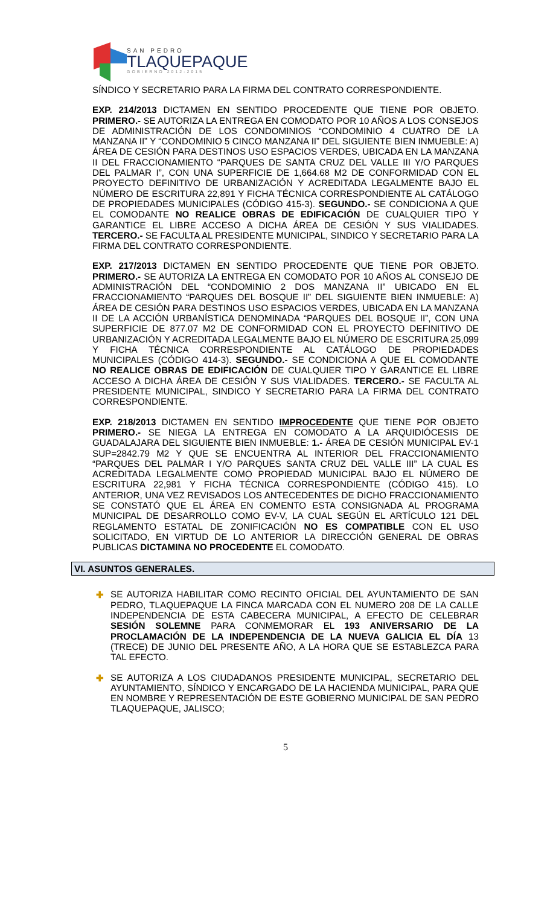SAN PEDRO
TLAQUEPAQUE
GOBIERNO 2012-2015
SÍNDICO Y SECRETARIO PARA LA FIRMA DEL CONTRATO CORRESPONDIENTE.
EXP. 214/2013 DICTAMEN EN SENTIDO PROCEDENTE QUE TIENE POR OBJETO. PRIMERO.- SE AUTORIZA LA ENTREGA EN COMODATO POR 10 AÑOS A LOS CONSEJOS DE ADMINISTRACIÓN DE LOS CONDOMINIOS “CONDOMINIO 4 CUATRO DE LA MANZANA II” Y “CONDOMINIO 5 CINCO MANZANA II” DEL SIGUIENTE BIEN INMUEBLE: A) ÁREA DE CESIÓN PARA DESTINOS USO ESPACIOS VERDES, UBICADA EN LA MANZANA II DEL FRACCIONAMIENTO “PARQUES DE SANTA CRUZ DEL VALLE III Y/O PARQUES DEL PALMAR I”, CON UNA SUPERFICIE DE 1,664.68 M2 DE CONFORMIDAD CON EL PROYECTO DEFINITIVO DE URBANIZACIÓN Y ACREDITADA LEGALMENTE BAJO EL NÚMERO DE ESCRITURA 22,891 Y FICHA TÉCNICA CORRESPONDIENTE AL CATÁLOGO DE PROPIEDADES MUNICIPALES (CÓDIGO 415-3). SEGUNDO.- SE CONDICIONA A QUE EL COMODANTE NO REALICE OBRAS DE EDIFICACIÓN DE CUALQUIER TIPO Y GARANTICE EL LIBRE ACCESO A DICHA ÁREA DE CESIÓN Y SUS VIALIDADES. TERCERO.- SE FACULTA AL PRESIDENTE MUNICIPAL, SINDICO Y SECRETARIO PARA LA FIRMA DEL CONTRATO CORRESPONDIENTE.
EXP. 217/2013 DICTAMEN EN SENTIDO PROCEDENTE QUE TIENE POR OBJETO. PRIMERO.- SE AUTORIZA LA ENTREGA EN COMODATO POR 10 AÑOS AL CONSEJO DE ADMINISTRACIÓN DEL “CONDOMINIO 2 DOS MANZANA II” UBICADO EN EL FRACCIONAMIENTO “PARQUES DEL BOSQUE II” DEL SIGUIENTE BIEN INMUEBLE: A) ÁREA DE CESIÓN PARA DESTINOS USO ESPACIOS VERDES, UBICADA EN LA MANZANA II DE LA ACCIÓN URBANÍSTICA DENOMINADA “PARQUES DEL BOSQUE II”, CON UNA SUPERFICIE DE 877.07 M2 DE CONFORMIDAD CON EL PROYECTO DEFINITIVO DE URBANIZACIÓN Y ACREDITADA LEGALMENTE BAJO EL NÚMERO DE ESCRITURA 25,099 Y FICHA TÉCNICA CORRESPONDIENTE AL CATÁLOGO DE PROPIEDADES MUNICIPALES (CÓDIGO 414-3). SEGUNDO.- SE CONDICIONA A QUE EL COMODANTE NO REALICE OBRAS DE EDIFICACIÓN DE CUALQUIER TIPO Y GARANTICE EL LIBRE ACCESO A DICHA ÁREA DE CESIÓN Y SUS VIALIDADES. TERCERO.- SE FACULTA AL PRESIDENTE MUNICIPAL, SINDICO Y SECRETARIO PARA LA FIRMA DEL CONTRATO CORRESPONDIENTE.
EXP. 218/2013 DICTAMEN EN SENTIDO IMPROCEDENTE QUE TIENE POR OBJETO PRIMERO.- SE NIEGA LA ENTREGA EN COMODATO A LA ARQUIDIÓCESIS DE GUADALAJARA DEL SIGUIENTE BIEN INMUEBLE: 1.- ÁREA DE CESIÓN MUNICIPAL EV-1 SUP=2842.79 M2 Y QUE SE ENCUENTRA AL INTERIOR DEL FRACCIONAMIENTO “PARQUES DEL PALMAR I Y/O PARQUES SANTA CRUZ DEL VALLE III” LA CUAL ES ACREDITADA LEGALMENTE COMO PROPIEDAD MUNICIPAL BAJO EL NÚMERO DE ESCRITURA 22,981 Y FICHA TÉCNICA CORRESPONDIENTE (CÓDIGO 415). LO ANTERIOR, UNA VEZ REVISADOS LOS ANTECEDENTES DE DICHO FRACCIONAMIENTO SE CONSTATÓ QUE EL ÁREA EN COMENTO ESTA CONSIGNADA AL PROGRAMA MUNICIPAL DE DESARROLLO COMO EV-V, LA CUAL SEGÚN EL ARTÍCULO 121 DEL REGLAMENTO ESTATAL DE ZONIFICACIÓN NO ES COMPATIBLE CON EL USO SOLICITADO, EN VIRTUD DE LO ANTERIOR LA DIRECCIÓN GENERAL DE OBRAS PUBLICAS DICTAMINA NO PROCEDENTE EL COMODATO.
VI. ASUNTOS GENERALES.
✚ SE AUTORIZA HABILITAR COMO RECINTO OFICIAL DEL AYUNTAMIENTO DE SAN PEDRO, TLAQUEPAQUE LA FINCA MARCADA CON EL NUMERO 208 DE LA CALLE INDEPENDENCIA DE ESTA CABECERA MUNICIPAL, A EFECTO DE CELEBRAR SESIÓN SOLEMNE PARA CONMEMORAR EL 193 ANIVERSARIO DE LA PROCLAMACIÓN DE LA INDEPENDENCIA DE LA NUEVA GALICIA EL DÍA 13 (TRECE) DE JUNIO DEL PRESENTE AÑO, A LA HORA QUE SE ESTABLEZCA PARA TAL EFECTO.
✚ SE AUTORIZA A LOS CIUDADANOS PRESIDENTE MUNICIPAL, SECRETARIO DEL AYUNTAMIENTO, SÍNDICO Y ENCARGADO DE LA HACIENDA MUNICIPAL, PARA QUE EN NOMBRE Y REPRESENTACIÓN DE ESTE GOBIERNO MUNICIPAL DE SAN PEDRO TLAQUEPAQUE, JALISCO;
5